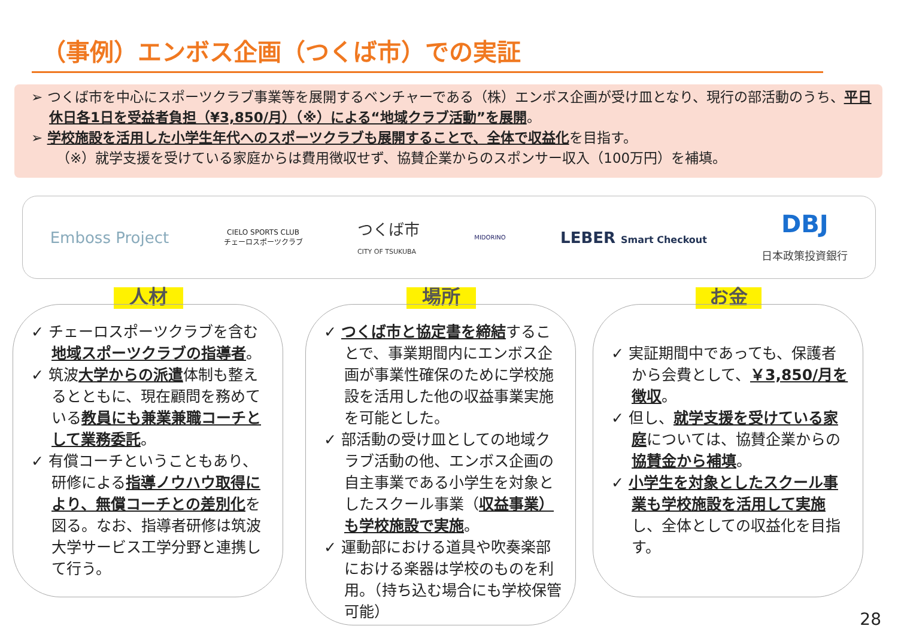（事例）エンボス企画（つくば市）での実証
➢ つくば市を中心にスポーツクラブ事業等を展開するベンチャーである（株）エンボス企画が受け皿となり、現行の部活動のうち、平日休日各1日を受益者負担（¥3,850/月）（※）による“地域クラブ活動”を展開。
➢ 学校施設を活用した小学生年代へのスポーツクラブも展開することで、全体で収益化を目指す。
（※）就学支援を受けている家庭からは費用徴収せず、協賛企業からのスポンサー収入（100万円）を補填。
Emboss Project CIELO SPORTS CLUB
チェーロスポーツクラブ つくば市
CITY OF TSUKUBA MIDORINO LEBER Smart Checkout DBJ
日本政策投資銀行
人材 場所 お金
✓ チェーロスポーツクラブを含む地域スポーツクラブの指導者。
✓ 筑波大学からの派遣体制も整えるとともに、現在顧問を務めている教員にも兼業兼職コーチとして業務委託。
✓ 有償コーチということもあり、研修による指導ノウハウ取得により、無償コーチとの差別化を図る。なお、指導者研修は筑波大学サービス工学分野と連携して行う。
✓ つくば市と協定書を締結することで、事業期間内にエンボス企画が事業性確保のために学校施設を活用した他の収益事業実施を可能とした。
✓ 部活動の受け皿としての地域クラブ活動の他、エンボス企画の自主事業である小学生を対象としたスクール事業（収益事業）も学校施設で実施。
✓ 運動部における道具や吹奏楽部における楽器は学校のものを利用。（持ち込む場合にも学校保管可能）
✓ 実証期間中であっても、保護者から会費として、￥3,850/月を徴収。
✓ 但し、就学支援を受けている家庭については、協賛企業からの協賛金から補填。
✓ 小学生を対象としたスクール事業も学校施設を活用して実施し、全体としての収益化を目指す。
28